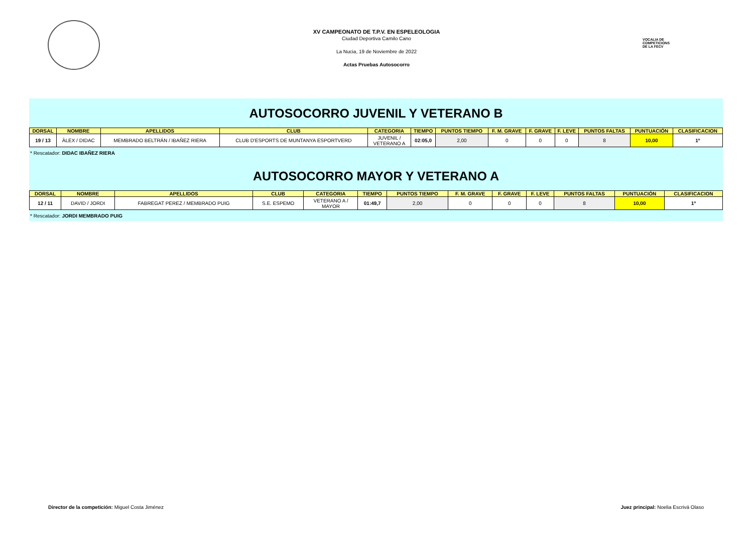VOCALIA DE
COMPETICIONS
DE LA FECV
XV CAMPEONATO DE T.P.V. EN ESPELEOLOGIA
Ciudad Deportiva Camilo Cano
La Nucia, 19 de Noviembre de 2022
Actas Pruebas Autosocorro
AUTOSOCORRO JUVENIL Y VETERANO B
| DORSAL | NOMBRE | APELLIDOS | CLUB | CATEGORIA | TIEMPO | PUNTOS TIEMPO | F. M. GRAVE | F. GRAVE | F. LEVE | PUNTOS FALTAS | PUNTUACIÓN | CLASIFICACION |
| --- | --- | --- | --- | --- | --- | --- | --- | --- | --- | --- | --- | --- |
| 19 / 13 | ÀLEX / DIDAC | MEMBRADO BELTRÁN / IBAÑEZ RIERA | CLUB D'ESPORTS DE MUNTANYA ESPORTVERD | JUVENIL / VETERANO A | 02:05,0 | 2,00 | 0 | 0 | 0 | 8 | 10,00 | 1º |
* Rescatador: DIDAC IBAÑEZ RIERA
AUTOSOCORRO MAYOR Y VETERANO A
| DORSAL | NOMBRE | APELLIDOS | CLUB | CATEGORIA | TIEMPO | PUNTOS TIEMPO | F. M. GRAVE | F. GRAVE | F. LEVE | PUNTOS FALTAS | PUNTUACIÓN | CLASIFICACION |
| --- | --- | --- | --- | --- | --- | --- | --- | --- | --- | --- | --- | --- |
| 12 / 11 | DAVID / JORDI | FABREGAT PEREZ / MEMBRADO PUIG | S.E. ESPEMO | VETERANO A / MAYOR | 01:49,7 | 2,00 | 0 | 0 | 0 | 8 | 10,00 | 1º |
* Rescatador: JORDI MEMBRADO PUIG
Director de la competición: Miguel Costa Jiménez
Juez principal: Noelia Escrivá Olaso